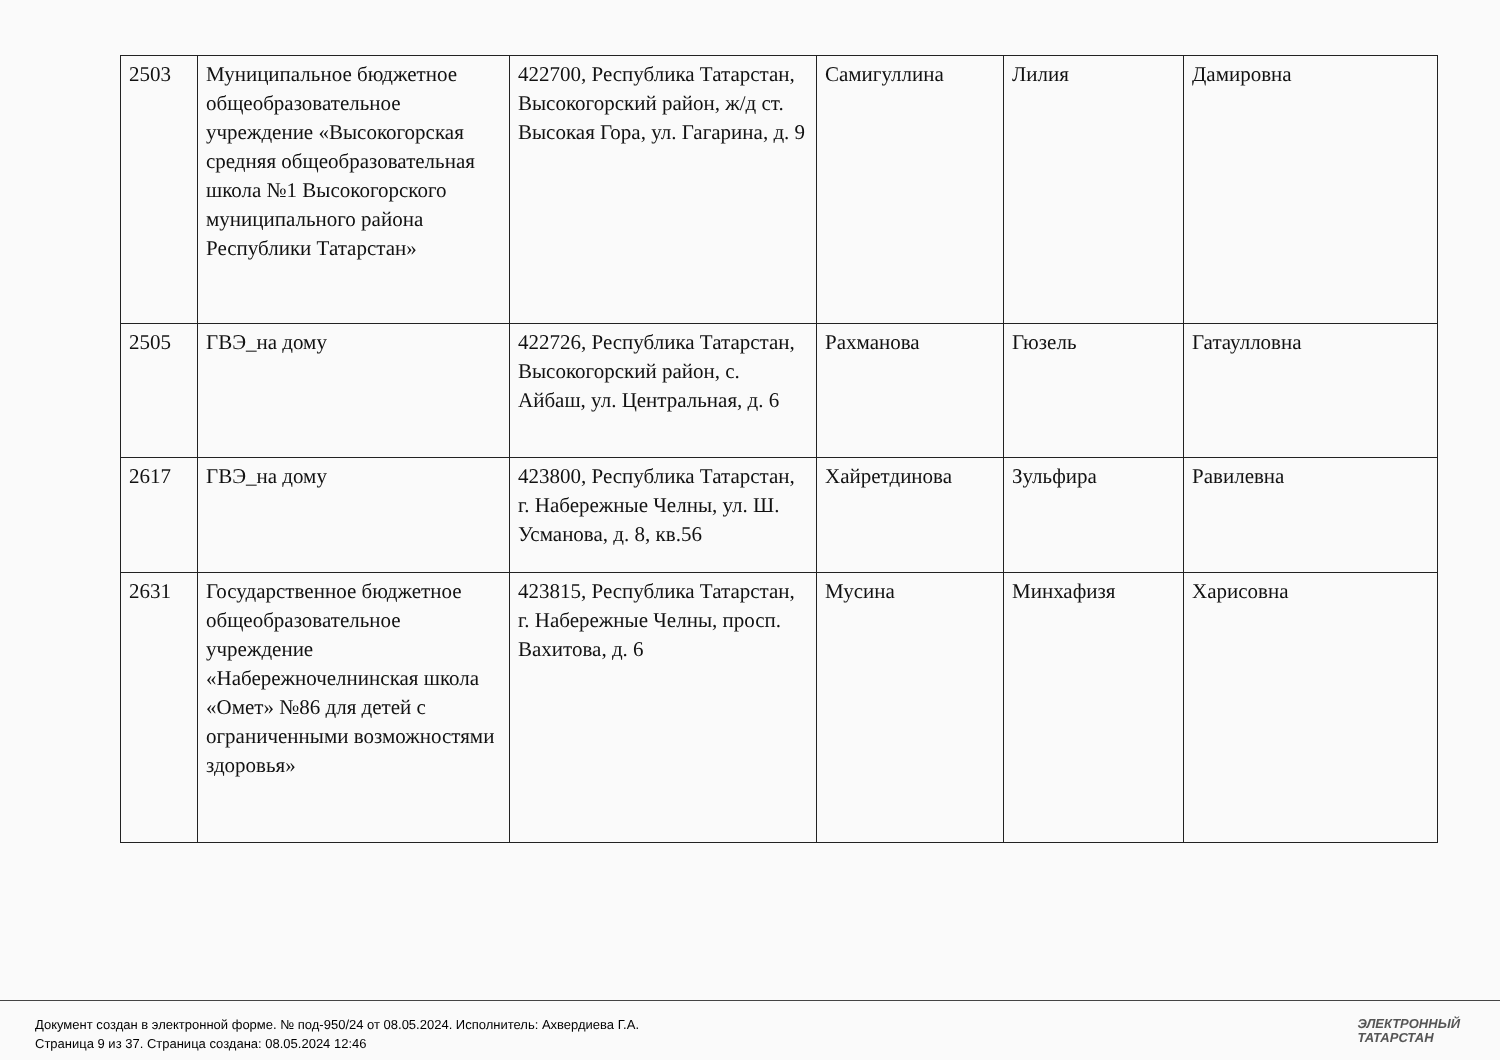| 2503 | Муниципальное бюджетное общеобразовательное учреждение «Высокогорская средняя общеобразовательная школа №1 Высокогорского муниципального района Республики Татарстан» | 422700, Республика Татарстан, Высокогорский район, ж/д ст. Высокая Гора, ул. Гагарина, д. 9 | Самигуллина | Лилия | Дамировна |
| 2505 | ГВЭ_на дому | 422726, Республика Татарстан, Высокогорский район, с. Айбаш, ул. Центральная, д. 6 | Рахманова | Гюзель | Гатаулловна |
| 2617 | ГВЭ_на дому | 423800, Республика Татарстан, г. Набережные Челны, ул. Ш. Усманова, д. 8, кв.56 | Хайретдинова | Зульфира | Равилевна |
| 2631 | Государственное бюджетное общеобразовательное учреждение «Набережночелнинская школа «Омет» №86 для детей с ограниченными возможностями здоровья» | 423815, Республика Татарстан, г. Набережные Челны, просп. Вахитова, д. 6 | Мусина | Минхафизя | Харисовна |
Документ создан в электронной форме. № под-950/24 от 08.05.2024. Исполнитель: Ахвердиева Г.А.
Страница 9 из 37. Страница создана: 08.05.2024 12:46
ЭЛЕКТРОННЫЙ
ТАТАРСТАН